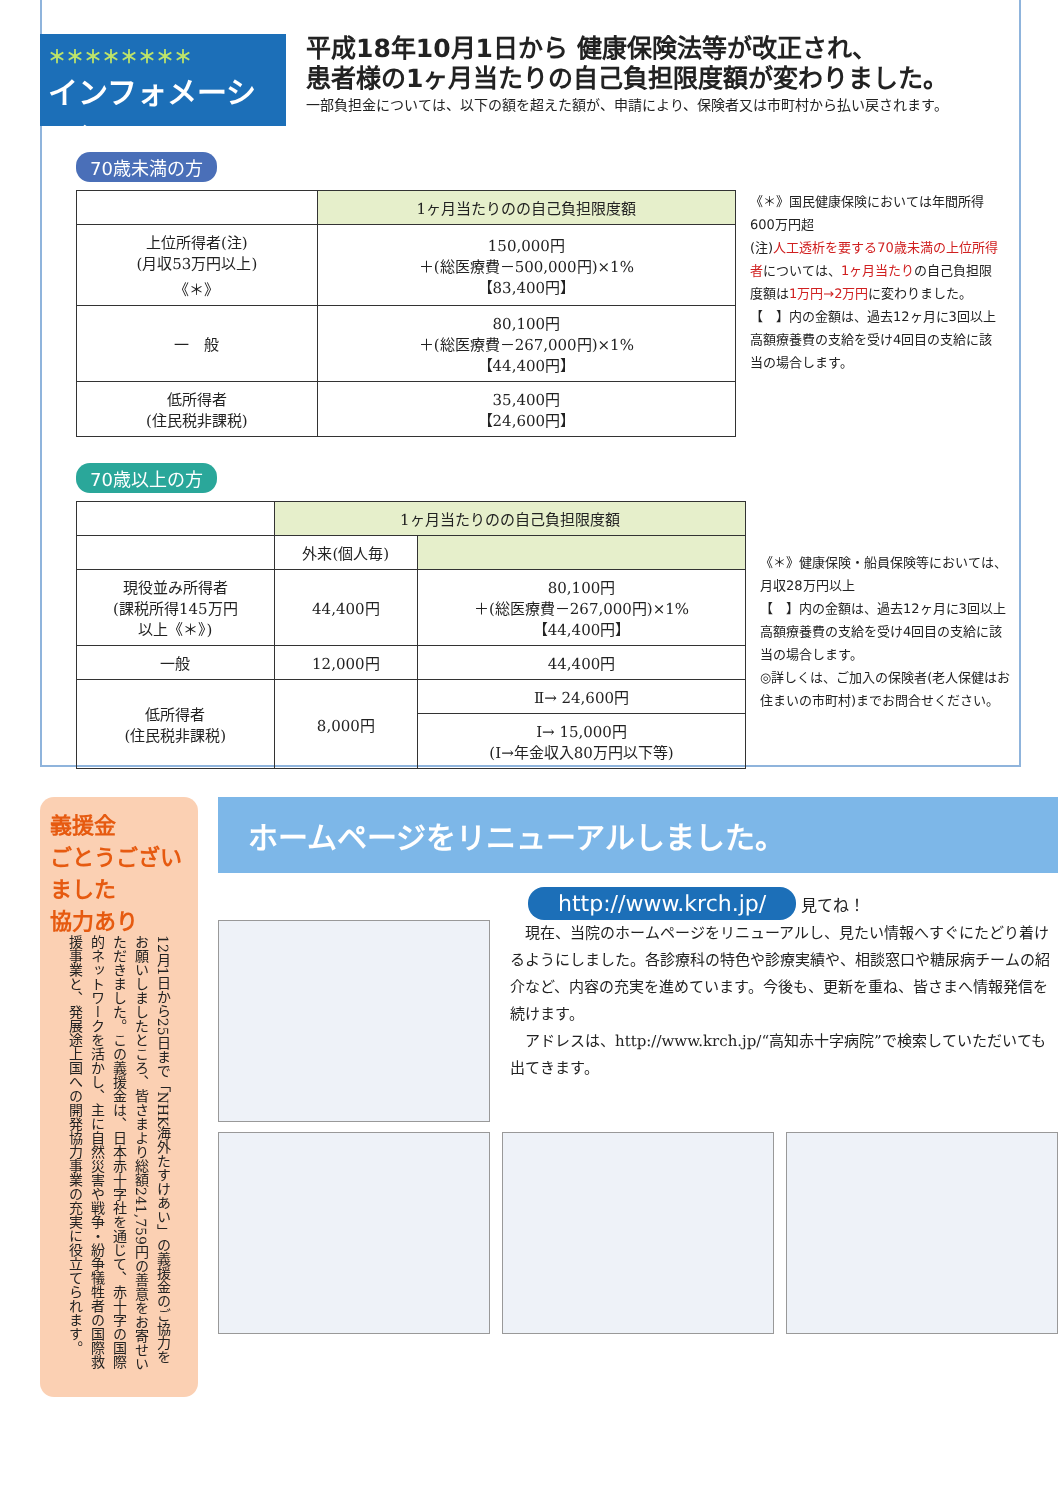＊＊＊＊＊＊＊＊
インフォメーション
平成18年10月1日から 健康保険法等が改正され、
患者様の1ヶ月当たりの自己負担限度額が変わりました。
一部負担金については、以下の額を超えた額が、申請により、保険者又は市町村から払い戻されます。
70歳未満の方
| | 1ヶ月当たりのの自己負担限度額 |
| --- | --- |
| 上位所得者(注) (月収53万円以上) 《＊》 | 150,000円 ＋(総医療費－500,000円)×1% 【83,400円】 |
| 一 般 | 80,100円 ＋(総医療費－267,000円)×1% 【44,400円】 |
| 低所得者 (住民税非課税) | 35,400円 【24,600円】 |
《＊》国民健康保険においては年間所得600万円超
(注)人工透析を要する70歳未満の上位所得者については、1ヶ月当たりの自己負担限度額は1万円→2万円に変わりました。
【　】内の金額は、過去12ヶ月に3回以上高額療養費の支給を受け4回目の支給に該当の場合します。
70歳以上の方
| | 1ヶ月当たりのの自己負担限度額 | |
| --- | --- | --- |
| | 外来(個人毎) | |
| 現役並み所得者 (課税所得145万円 以上《＊》) | 44,400円 | 80,100円 ＋(総医療費－267,000円)×1% 【44,400円】 |
| 一般 | 12,000円 | 44,400円 |
| 低所得者 (住民税非課税) | 8,000円 | Ⅱ→ 24,600円 |
| | | Ⅰ→ 15,000円 (Ⅰ→年金収入80万円以下等) |
《＊》健康保険・船員保険等においては、月収28万円以上
【　】内の金額は、過去12ヶ月に3回以上高額療養費の支給を受け4回目の支給に該当の場合します。
◎詳しくは、ご加入の保険者(老人保健はお住まいの市町村)までお問合せください。
義援金
ごとうございました
協力あり
12月1日から25日まで「NHK海外たすけあい」の義援金のご協力をお願いしましたところ、皆さまより総額241,759円の善意をお寄せいただきました。この義援金は、日本赤十字社を通じて、赤十字の国際的ネットワークを活かし、主に自然災害や戦争・紛争犠牲者の国際救援事業と、発展途上国への開発協力事業の充実に役立てられます。
ホームページをリニューアルしました。
http://www.krch.jp/
見てね！
　現在、当院のホームページをリニューアルし、見たい情報へすぐにたどり着けるようにしました。各診療科の特色や診療実績や、相談窓口や糖尿病チームの紹介など、内容の充実を進めています。今後も、更新を重ね、皆さまへ情報発信を続けます。
　アドレスは、http://www.krch.jp/“高知赤十字病院”で検索していただいても出てきます。